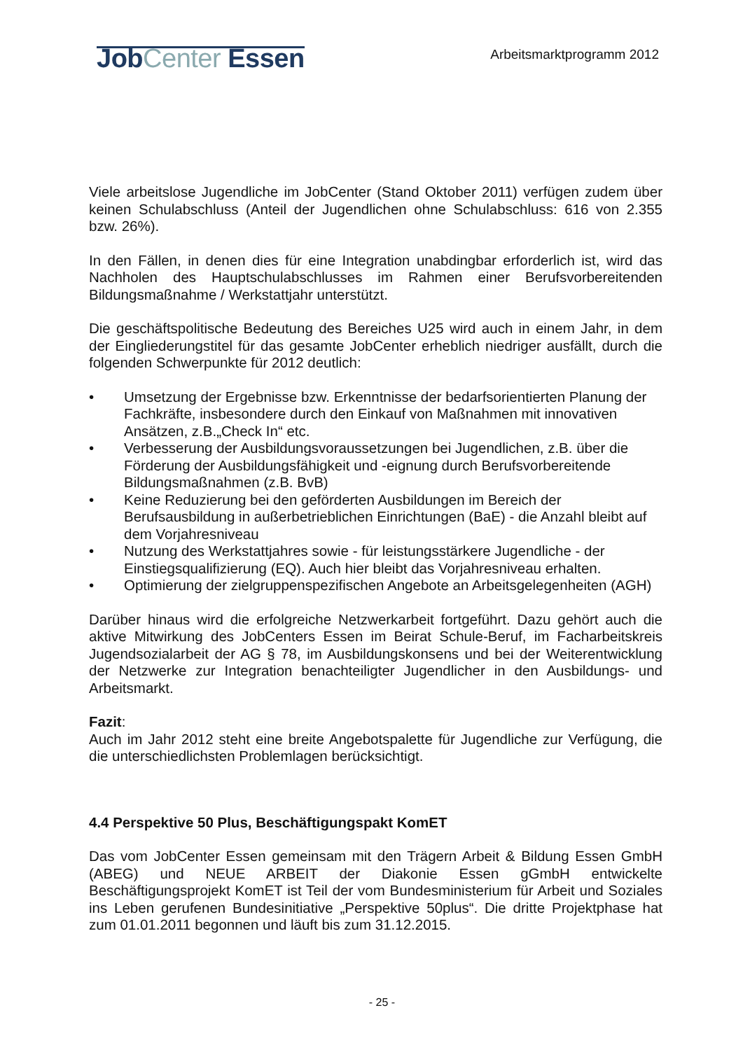JobCenter Essen
Arbeitsmarktprogramm 2012
Viele arbeitslose Jugendliche im JobCenter (Stand Oktober 2011) verfügen zudem über keinen Schulabschluss (Anteil der Jugendlichen ohne Schulabschluss: 616 von 2.355 bzw. 26%).
In den Fällen, in denen dies für eine Integration unabdingbar erforderlich ist, wird das Nachholen des Hauptschulabschlusses im Rahmen einer Berufsvorbereitenden Bildungsmaßnahme / Werkstattjahr unterstützt.
Die geschäftspolitische Bedeutung des Bereiches U25 wird auch in einem Jahr, in dem der Eingliederungstitel für das gesamte JobCenter erheblich niedriger ausfällt, durch die folgenden Schwerpunkte für 2012 deutlich:
• Umsetzung der Ergebnisse bzw. Erkenntnisse der bedarfsorientierten Planung der Fachkräfte, insbesondere durch den Einkauf von Maßnahmen mit innovativen Ansätzen, z.B.„Check In“ etc.
• Verbesserung der Ausbildungsvoraussetzungen bei Jugendlichen, z.B. über die Förderung der Ausbildungsfähigkeit und -eignung durch Berufsvorbereitende Bildungsmaßnahmen (z.B. BvB)
• Keine Reduzierung bei den geförderten Ausbildungen im Bereich der Berufsausbildung in außerbetrieblichen Einrichtungen (BaE) - die Anzahl bleibt auf dem Vorjahresniveau
• Nutzung des Werkstattjahres sowie - für leistungsstärkere Jugendliche - der Einstiegsqualifizierung (EQ). Auch hier bleibt das Vorjahresniveau erhalten.
• Optimierung der zielgruppenspezifischen Angebote an Arbeitsgelegenheiten (AGH)
Darüber hinaus wird die erfolgreiche Netzwerkarbeit fortgeführt. Dazu gehört auch die aktive Mitwirkung des JobCenters Essen im Beirat Schule-Beruf, im Facharbeitskreis Jugendsozialarbeit der AG § 78, im Ausbildungskonsens und bei der Weiterentwicklung der Netzwerke zur Integration benachteiligter Jugendlicher in den Ausbildungs- und Arbeitsmarkt.
Fazit:
Auch im Jahr 2012 steht eine breite Angebotspalette für Jugendliche zur Verfügung, die die unterschiedlichsten Problemlagen berücksichtigt.
4.4 Perspektive 50 Plus, Beschäftigungspakt KomET
Das vom JobCenter Essen gemeinsam mit den Trägern Arbeit & Bildung Essen GmbH (ABEG) und NEUE ARBEIT der Diakonie Essen gGmbH entwickelte Beschäftigungsprojekt KomET ist Teil der vom Bundesministerium für Arbeit und Soziales ins Leben gerufenen Bundesinitiative „Perspektive 50plus“. Die dritte Projektphase hat zum 01.01.2011 begonnen und läuft bis zum 31.12.2015.
- 25 -